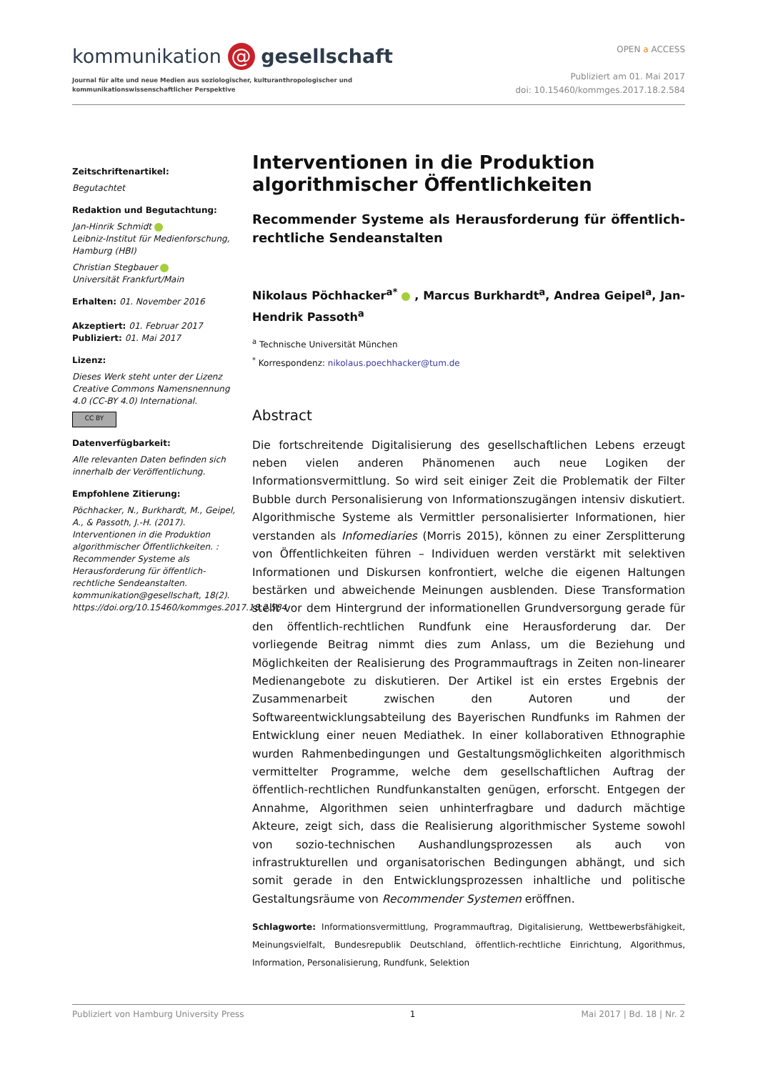kommunikation @ gesellschaft
Journal für alte und neue Medien aus soziologischer, kulturanthropologischer und
kommunikationswissenschaftlicher Perspektive
OPEN a ACCESS
Publiziert am 01. Mai 2017
doi: 10.15460/kommges.2017.18.2.584
Zeitschriftenartikel:
Begutachtet
Redaktion und Begutachtung:
Jan-Hinrik Schmidt
Leibniz-Institut für Medienforschung, Hamburg (HBI)
Christian Stegbauer
Universität Frankfurt/Main
Erhalten: 01. November 2016
Akzeptiert: 01. Februar 2017
Publiziert: 01. Mai 2017
Lizenz:
Dieses Werk steht unter der Lizenz Creative Commons Namensnennung 4.0 (CC-BY 4.0) International.
CC BY
Datenverfügbarkeit:
Alle relevanten Daten befinden sich innerhalb der Veröffentlichung.
Empfohlene Zitierung:
Pöchhacker, N., Burkhardt, M., Geipel, A., & Passoth, J.-H. (2017). Interventionen in die Produktion algorithmischer Öffentlichkeiten. : Recommender Systeme als Herausforderung für öffentlich-rechtliche Sendeanstalten. kommunikation@gesellschaft, 18(2). https://doi.org/10.15460/kommges.2017.18.2.584
Interventionen in die Produktion algorithmischer Öffentlichkeiten
Recommender Systeme als Herausforderung für öffentlich-rechtliche Sendeanstalten
Nikolaus Pöchhacker<sup>a</sup><sup>*</sup> , Marcus Burkhardt<sup>a</sup>, Andrea Geipel<sup>a</sup>, Jan-Hendrik Passoth<sup>a</sup>
<sup>a</sup> Technische Universität München
<sup>*</sup> Korrespondenz: nikolaus.poechhacker@tum.de
Abstract
Die fortschreitende Digitalisierung des gesellschaftlichen Lebens erzeugt neben vielen anderen Phänomenen auch neue Logiken der Informationsvermittlung. So wird seit einiger Zeit die Problematik der Filter Bubble durch Personalisierung von Informationszugängen intensiv diskutiert. Algorithmische Systeme als Vermittler personalisierter Informationen, hier verstanden als Infomediaries (Morris 2015), können zu einer Zersplitterung von Öffentlichkeiten führen – Individuen werden verstärkt mit selektiven Informationen und Diskursen konfrontiert, welche die eigenen Haltungen bestärken und abweichende Meinungen ausblenden. Diese Transformation stellt vor dem Hintergrund der informationellen Grundversorgung gerade für den öffentlich-rechtlichen Rundfunk eine Herausforderung dar. Der vorliegende Beitrag nimmt dies zum Anlass, um die Beziehung und Möglichkeiten der Realisierung des Programmauftrags in Zeiten non-linearer Medienangebote zu diskutieren. Der Artikel ist ein erstes Ergebnis der Zusammenarbeit zwischen den Autoren und der Softwareentwicklungsabteilung des Bayerischen Rundfunks im Rahmen der Entwicklung einer neuen Mediathek. In einer kollaborativen Ethnographie wurden Rahmenbedingungen und Gestaltungsmöglichkeiten algorithmisch vermittelter Programme, welche dem gesellschaftlichen Auftrag der öffentlich-rechtlichen Rundfunkanstalten genügen, erforscht. Entgegen der Annahme, Algorithmen seien unhinterfragbare und dadurch mächtige Akteure, zeigt sich, dass die Realisierung algorithmischer Systeme sowohl von sozio-technischen Aushandlungsprozessen als auch von infrastrukturellen und organisatorischen Bedingungen abhängt, und sich somit gerade in den Entwicklungsprozessen inhaltliche und politische Gestaltungsräume von Recommender Systemen eröffnen.
Schlagworte: Informationsvermittlung, Programmauftrag, Digitalisierung, Wettbewerbsfähigkeit, Meinungsvielfalt, Bundesrepublik Deutschland, öffentlich-rechtliche Einrichtung, Algorithmus, Information, Personalisierung, Rundfunk, Selektion
Publiziert von Hamburg University Press 1 Mai 2017 | Bd. 18 | Nr. 2